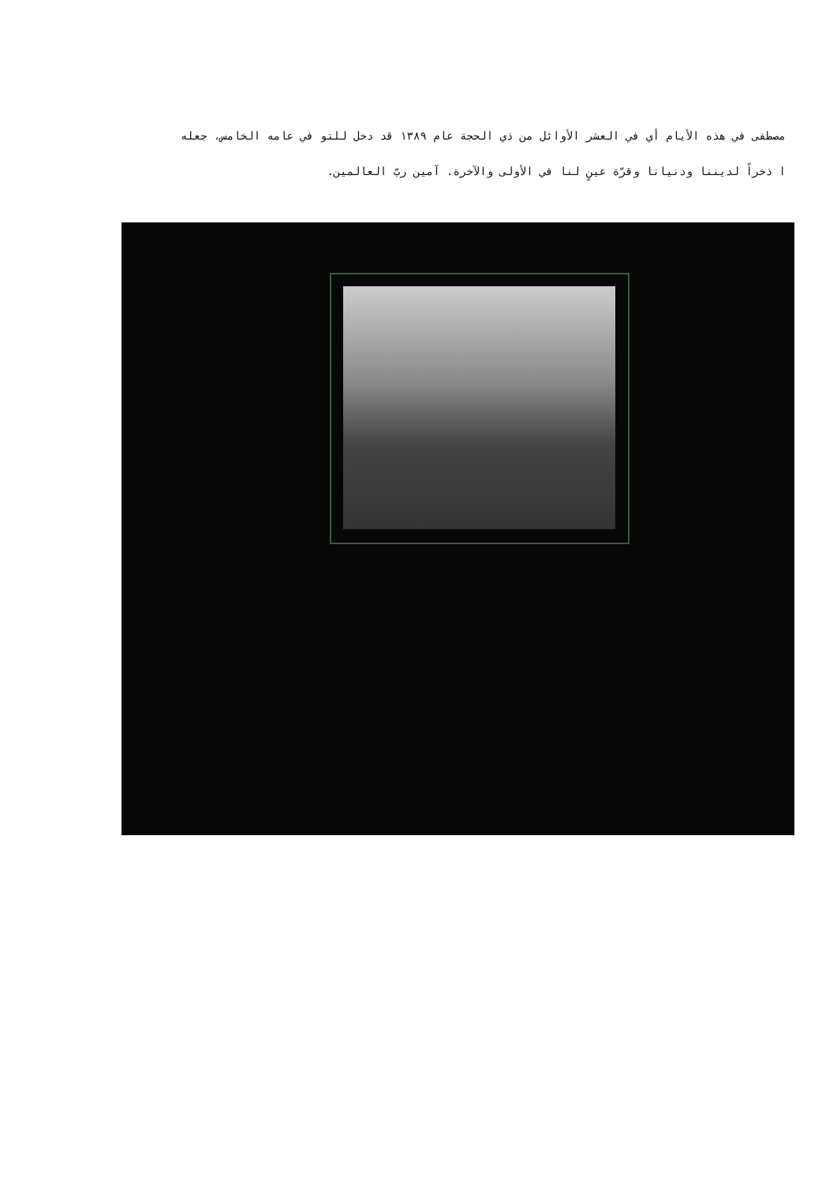مصطفى في هذه الأيام أي في العشر الأوائل من ذي الحجة عام ١٣٨٩ قد دخل للتو في عامه الخامس، جعله
ا ذخراً لديننا ودنيانا وقرّة عينٍ لنا في الأولى والآخرة. آمين ربّ العالمين.